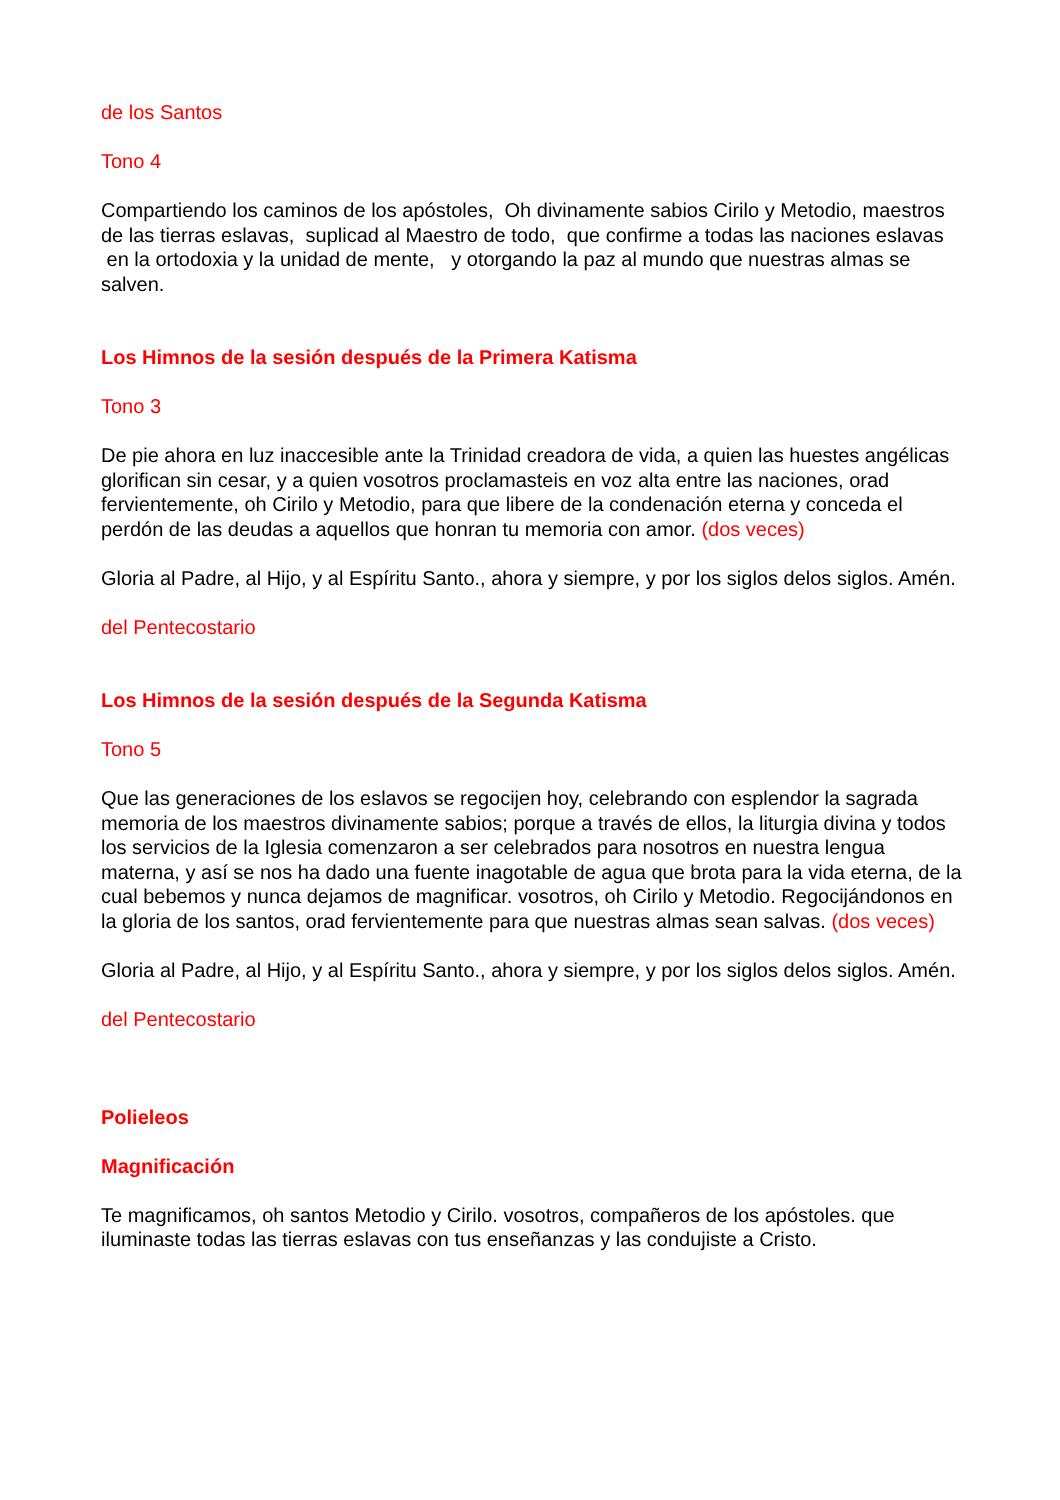de los Santos
Tono 4
Compartiendo los caminos de los apóstoles, Oh divinamente sabios Cirilo y Metodio, maestros de las tierras eslavas, suplicad al Maestro de todo, que confirme a todas las naciones eslavas en la ortodoxia y la unidad de mente, y otorgando la paz al mundo que nuestras almas se salven.
Los Himnos de la sesión después de la Primera Katisma
Tono 3
De pie ahora en luz inaccesible ante la Trinidad creadora de vida, a quien las huestes angélicas glorifican sin cesar, y a quien vosotros proclamasteis en voz alta entre las naciones, orad fervientemente, oh Cirilo y Metodio, para que libere de la condenación eterna y conceda el perdón de las deudas a aquellos que honran tu memoria con amor. (dos veces)
Gloria al Padre, al Hijo, y al Espíritu Santo., ahora y siempre, y por los siglos delos siglos. Amén.
del Pentecostario
Los Himnos de la sesión después de la Segunda Katisma
Tono 5
Que las generaciones de los eslavos se regocijen hoy, celebrando con esplendor la sagrada memoria de los maestros divinamente sabios; porque a través de ellos, la liturgia divina y todos los servicios de la Iglesia comenzaron a ser celebrados para nosotros en nuestra lengua materna, y así se nos ha dado una fuente inagotable de agua que brota para la vida eterna, de la cual bebemos y nunca dejamos de magnificar. vosotros, oh Cirilo y Metodio. Regocijándonos en la gloria de los santos, orad fervientemente para que nuestras almas sean salvas. (dos veces)
Gloria al Padre, al Hijo, y al Espíritu Santo., ahora y siempre, y por los siglos delos siglos. Amén.
del Pentecostario
Polieleos
Magnificación
Te magnificamos, oh santos Metodio y Cirilo. vosotros, compañeros de los apóstoles. que iluminaste todas las tierras eslavas con tus enseñanzas y las condujiste a Cristo.